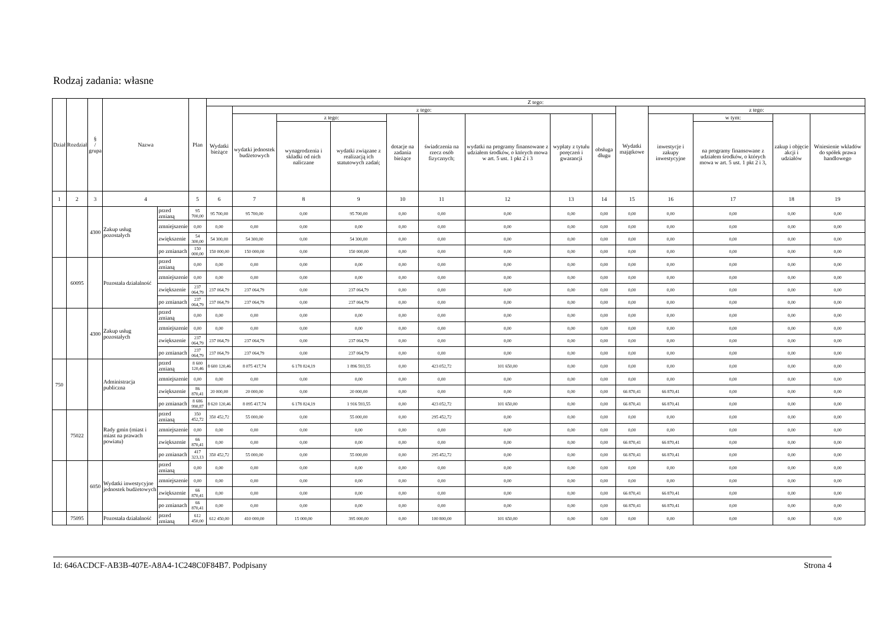Rodzaj zadania: własne
| Dział | Rozdział | § / grupa | Nazwa | | Plan | Z tego: | | | | | | | | | | | | | |
| --- | --- | --- | --- | --- | --- | --- | --- | --- | --- | --- | --- | --- | --- | --- | --- | --- | --- | --- | --- |
| | | | | | | Wydatki bieżące | z tego: | | | | | | | | Wydatki majątkowe | z tego: | | | |
| | | | | | | | wydatki jednostek budżetowych | z tego: | | dotacje na zadania bieżące | świadczenia na rzecz osób fizycznych; | wydatki na programy finansowane z udziałem środków, o których mowa w art. 5 ust. 1 pkt 2 i 3 | wypłaty z tytułu poręczeń i gwarancji | obsługa długu | | inwestycje i zakupy inwestycyjne | w tym: | zakup i objęcie akcji i udziałów | Wniesienie wkładów do spółek prawa handlowego |
| | | | | | | | | wynagrodzenia i składki od nich naliczane | wydatki związane z realizacją ich statutowych zadań; | | | | | | | | na programy finansowane z udziałem środków, o których mowa w art. 5 ust. 1 pkt 2 i 3, | | |
| 1 | 2 | 3 | 4 | | 5 | 6 | 7 | 8 | 9 | 10 | 11 | 12 | 13 | 14 | 15 | 16 | 17 | 18 | 19 |
| | | 4300 | Zakup usług pozostałych | przed zmianą | 95 700,00 | 95 700,00 | 95 700,00 | 0,00 | 95 700,00 | 0,00 | 0,00 | 0,00 | 0,00 | 0,00 | 0,00 | 0,00 | 0,00 | 0,00 | 0,00 |
| | | | | zmniejszenie | 0,00 | 0,00 | 0,00 | 0,00 | 0,00 | 0,00 | 0,00 | 0,00 | 0,00 | 0,00 | 0,00 | 0,00 | 0,00 | 0,00 | 0,00 |
| | | | | zwiększenie | 54 300,00 | 54 300,00 | 54 300,00 | 0,00 | 54 300,00 | 0,00 | 0,00 | 0,00 | 0,00 | 0,00 | 0,00 | 0,00 | 0,00 | 0,00 | 0,00 |
| | | | | po zmianach | 150 000,00 | 150 000,00 | 150 000,00 | 0,00 | 150 000,00 | 0,00 | 0,00 | 0,00 | 0,00 | 0,00 | 0,00 | 0,00 | 0,00 | 0,00 | 0,00 |
| | 60095 | | Pozostała działalność | przed zmianą | 0,00 | 0,00 | 0,00 | 0,00 | 0,00 | 0,00 | 0,00 | 0,00 | 0,00 | 0,00 | 0,00 | 0,00 | 0,00 | 0,00 | 0,00 |
| | | | | zmniejszenie | 0,00 | 0,00 | 0,00 | 0,00 | 0,00 | 0,00 | 0,00 | 0,00 | 0,00 | 0,00 | 0,00 | 0,00 | 0,00 | 0,00 | 0,00 |
| | | | | zwiększenie | 237 064,79 | 237 064,79 | 237 064,79 | 0,00 | 237 064,79 | 0,00 | 0,00 | 0,00 | 0,00 | 0,00 | 0,00 | 0,00 | 0,00 | 0,00 | 0,00 |
| | | | | po zmianach | 237 064,79 | 237 064,79 | 237 064,79 | 0,00 | 237 064,79 | 0,00 | 0,00 | 0,00 | 0,00 | 0,00 | 0,00 | 0,00 | 0,00 | 0,00 | 0,00 |
| | | 4300 | Zakup usług pozostałych | przed zmianą | 0,00 | 0,00 | 0,00 | 0,00 | 0,00 | 0,00 | 0,00 | 0,00 | 0,00 | 0,00 | 0,00 | 0,00 | 0,00 | 0,00 | 0,00 |
| | | | | zmniejszenie | 0,00 | 0,00 | 0,00 | 0,00 | 0,00 | 0,00 | 0,00 | 0,00 | 0,00 | 0,00 | 0,00 | 0,00 | 0,00 | 0,00 | 0,00 |
| | | | | zwiększenie | 237 064,79 | 237 064,79 | 237 064,79 | 0,00 | 237 064,79 | 0,00 | 0,00 | 0,00 | 0,00 | 0,00 | 0,00 | 0,00 | 0,00 | 0,00 | 0,00 |
| | | | | po zmianach | 237 064,79 | 237 064,79 | 237 064,79 | 0,00 | 237 064,79 | 0,00 | 0,00 | 0,00 | 0,00 | 0,00 | 0,00 | 0,00 | 0,00 | 0,00 | 0,00 |
| 750 | | | Administracja publiczna | przed zmianą | 8 600 120,46 | 8 600 120,46 | 8 075 417,74 | 6 178 824,19 | 1 896 593,55 | 0,00 | 423 052,72 | 101 650,00 | 0,00 | 0,00 | 0,00 | 0,00 | 0,00 | 0,00 | 0,00 |
| | | | | zmniejszenie | 0,00 | 0,00 | 0,00 | 0,00 | 0,00 | 0,00 | 0,00 | 0,00 | 0,00 | 0,00 | 0,00 | 0,00 | 0,00 | 0,00 | 0,00 |
| | | | | zwiększenie | 86 870,41 | 20 000,00 | 20 000,00 | 0,00 | 20 000,00 | 0,00 | 0,00 | 0,00 | 0,00 | 0,00 | 66 870,41 | 66 870,41 | 0,00 | 0,00 | 0,00 |
| | | | | po zmianach | 8 686 990,87 | 8 620 120,46 | 8 095 417,74 | 6 178 824,19 | 1 916 593,55 | 0,00 | 423 052,72 | 101 650,00 | 0,00 | 0,00 | 66 870,41 | 66 870,41 | 0,00 | 0,00 | 0,00 |
| | 75022 | | Rady gmin (miast i miast na prawach powiatu) | przed zmianą | 350 452,72 | 350 452,72 | 55 000,00 | 0,00 | 55 000,00 | 0,00 | 295 452,72 | 0,00 | 0,00 | 0,00 | 0,00 | 0,00 | 0,00 | 0,00 | 0,00 |
| | | | | zmniejszenie | 0,00 | 0,00 | 0,00 | 0,00 | 0,00 | 0,00 | 0,00 | 0,00 | 0,00 | 0,00 | 0,00 | 0,00 | 0,00 | 0,00 | 0,00 |
| | | | | zwiększenie | 66 870,41 | 0,00 | 0,00 | 0,00 | 0,00 | 0,00 | 0,00 | 0,00 | 0,00 | 0,00 | 66 870,41 | 66 870,41 | 0,00 | 0,00 | 0,00 |
| | | | | po zmianach | 417 323,13 | 350 452,72 | 55 000,00 | 0,00 | 55 000,00 | 0,00 | 295 452,72 | 0,00 | 0,00 | 0,00 | 66 870,41 | 66 870,41 | 0,00 | 0,00 | 0,00 |
| | | 6050 | Wydatki inwestycyjne jednostek budżetowych | przed zmianą | 0,00 | 0,00 | 0,00 | 0,00 | 0,00 | 0,00 | 0,00 | 0,00 | 0,00 | 0,00 | 0,00 | 0,00 | 0,00 | 0,00 | 0,00 |
| | | | | zmniejszenie | 0,00 | 0,00 | 0,00 | 0,00 | 0,00 | 0,00 | 0,00 | 0,00 | 0,00 | 0,00 | 0,00 | 0,00 | 0,00 | 0,00 | 0,00 |
| | | | | zwiększenie | 66 870,41 | 0,00 | 0,00 | 0,00 | 0,00 | 0,00 | 0,00 | 0,00 | 0,00 | 0,00 | 66 870,41 | 66 870,41 | 0,00 | 0,00 | 0,00 |
| | | | | po zmianach | 66 870,41 | 0,00 | 0,00 | 0,00 | 0,00 | 0,00 | 0,00 | 0,00 | 0,00 | 0,00 | 66 870,41 | 66 870,41 | 0,00 | 0,00 | 0,00 |
| | 75095 | | Pozostała działalność | przed zmianą | 612 450,00 | 612 450,00 | 410 000,00 | 15 000,00 | 395 000,00 | 0,00 | 100 800,00 | 101 650,00 | 0,00 | 0,00 | 0,00 | 0,00 | 0,00 | 0,00 | 0,00 |
Id: 646ACDCF-AB3B-407E-A8A4-1C248C0F84B7. Podpisany Strona 4